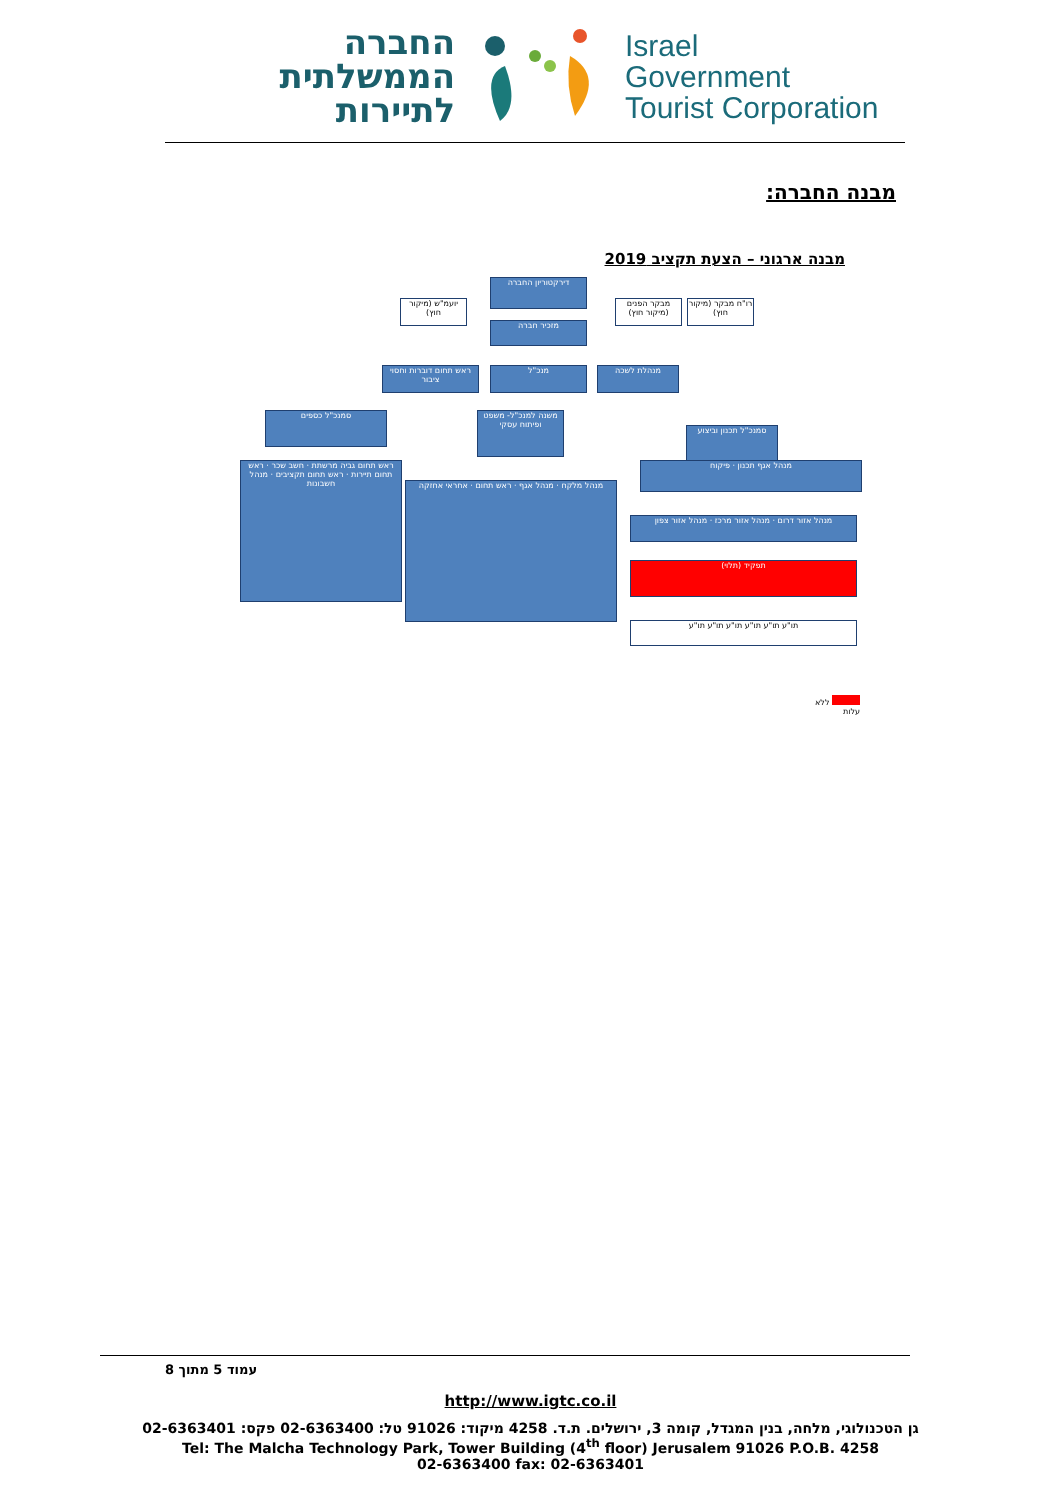החברה הממשלתית לתיירות
Israel
Government
Tourist Corporation
מבנה החברה:
מבנה ארגוני – הצעת תקציב 2019
דירקטוריון החברה
יועמ"ש (מיקור חוץ)
מבקר הפנים (מיקור חוץ)
רו"ח מבקר (מיקור חוץ)
מזכיר חברה
ראש תחום דוברות וחסוי ציבור
מנכ"ל מנהלת לשכה
סמנכ"ל כספים
משנה למנכ"ל- משפט ופיתוח עסקי
סמנכ"ל תכנון וביצוע
תפקיד (תלוי)
תו"ע תו"ע תו"ע תו"ע תו"ע תו"ע
מנהל אזור דרום · מנהל אזור מרכז · מנהל אזור צפון
ראש תחום גביה מרשתת · חשב שכר · ראש תחום תיירות · ראש תחום תקציבים · מנהל חשבונות
מנהל מלקח · מנהל אגף · ראש תחום · אחראי אחזקה
מנהל אגף תכנון · פיקוח
ללא עלות
עמוד 5 מתוך 8
http://www.igtc.co.il
גן הטכנולוגי, מלחה, בנין המגדל, קומה 3, ירושלים. ת.ד. 4258 מיקוד: 91026 טל: 02-6363400 פקס: 02-6363401
Tel: The Malcha Technology Park, Tower Building (4<sup>th</sup> floor) Jerusalem 91026 P.O.B. 4258
02-6363400 fax: 02-6363401